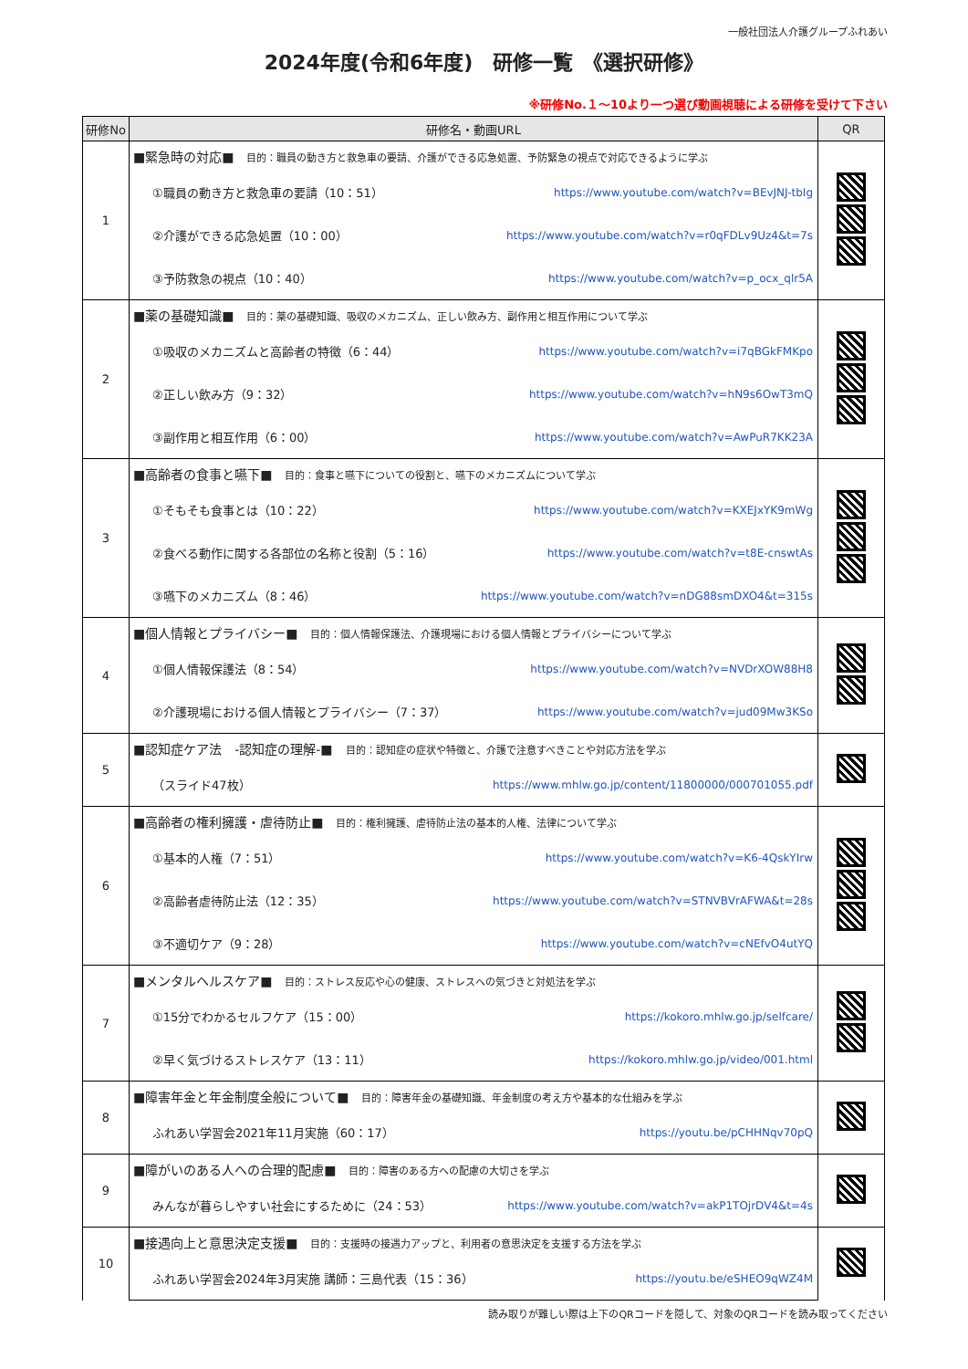一般社団法人介護グループふれあい
2024年度(令和6年度)　研修一覧　《選択研修》
※研修No.１～10より一つ選び動画視聴による研修を受けて下さい
| 研修No | 研修名・動画URL | QR |
| --- | --- | --- |
| 1 | ■緊急時の対応■ 目的：職員の動き方と救急車の要請、介護ができる応急処置、予防緊急の視点で対応できるように学ぶ | |
| | ①職員の動き方と救急車の要請（10：51） https://www.youtube.com/watch?v=BEvJNJ-tbIg | |
| | ②介護ができる応急処置（10：00） https://www.youtube.com/watch?v=r0qFDLv9Uz4&t=7s | |
| | ③予防救急の視点（10：40） https://www.youtube.com/watch?v=p_ocx_qlr5A | |
| 2 | ■薬の基礎知識■ 目的：薬の基礎知識、吸収のメカニズム、正しい飲み方、副作用と相互作用について学ぶ | |
| | ①吸収のメカニズムと高齢者の特徴（6：44） https://www.youtube.com/watch?v=i7qBGkFMKpo | |
| | ②正しい飲み方（9：32） https://www.youtube.com/watch?v=hN9s6OwT3mQ | |
| | ③副作用と相互作用（6：00） https://www.youtube.com/watch?v=AwPuR7KK23A | |
| 3 | ■高齢者の食事と嚥下■ 目的：食事と嚥下についての役割と、嚥下のメカニズムについて学ぶ | |
| | ①そもそも食事とは（10：22） https://www.youtube.com/watch?v=KXEJxYK9mWg | |
| | ②食べる動作に関する各部位の名称と役割（5：16） https://www.youtube.com/watch?v=t8E-cnswtAs | |
| | ③嚥下のメカニズム（8：46） https://www.youtube.com/watch?v=nDG88smDXO4&t=315s | |
| 4 | ■個人情報とプライバシー■ 目的：個人情報保護法、介護現場における個人情報とプライバシーについて学ぶ | |
| | ①個人情報保護法（8：54） https://www.youtube.com/watch?v=NVDrXOW88H8 | |
| | ②介護現場における個人情報とプライバシー（7：37） https://www.youtube.com/watch?v=jud09Mw3KSo | |
| 5 | ■認知症ケア法 -認知症の理解-■ 目的：認知症の症状や特徴と、介護で注意すべきことや対応方法を学ぶ | |
| | （スライド47枚） https://www.mhlw.go.jp/content/11800000/000701055.pdf | |
| 6 | ■高齢者の権利擁護・虐待防止■ 目的：権利擁護、虐待防止法の基本的人権、法律について学ぶ | |
| | ①基本的人権（7：51） https://www.youtube.com/watch?v=K6-4QskYIrw | |
| | ②高齢者虐待防止法（12：35） https://www.youtube.com/watch?v=STNVBVrAFWA&t=28s | |
| | ③不適切ケア（9：28） https://www.youtube.com/watch?v=cNEfvO4utYQ | |
| 7 | ■メンタルヘルスケア■ 目的：ストレス反応や心の健康、ストレスへの気づきと対処法を学ぶ | |
| | ①15分でわかるセルフケア（15：00） https://kokoro.mhlw.go.jp/selfcare/ | |
| | ②早く気づけるストレスケア（13：11） https://kokoro.mhlw.go.jp/video/001.html | |
| 8 | ■障害年金と年金制度全般について■ 目的：障害年金の基礎知識、年金制度の考え方や基本的な仕組みを学ぶ | |
| | ふれあい学習会2021年11月実施（60：17） https://youtu.be/pCHHNqv70pQ | |
| 9 | ■障がいのある人への合理的配慮■ 目的：障害のある方への配慮の大切さを学ぶ | |
| | みんなが暮らしやすい社会にするために（24：53） https://www.youtube.com/watch?v=akP1TOjrDV4&t=4s | |
| 10 | ■接遇向上と意思決定支援■ 目的：支援時の接遇力アップと、利用者の意思決定を支援する方法を学ぶ | |
| | ふれあい学習会2024年3月実施 講師：三島代表（15：36） https://youtu.be/eSHEO9qWZ4M | |
読み取りが難しい際は上下のQRコードを隠して、対象のQRコードを読み取ってください